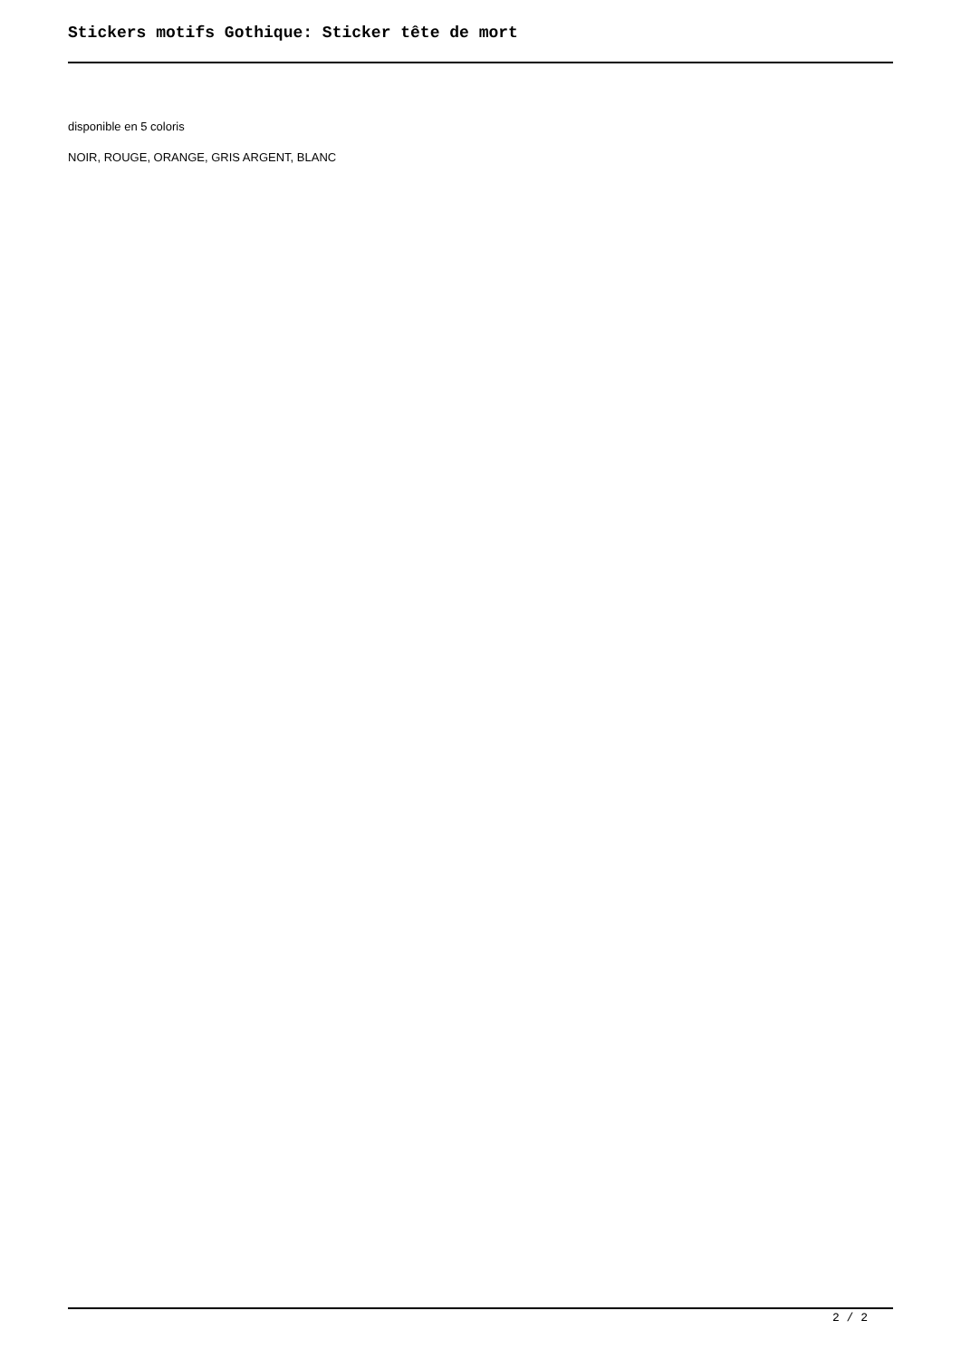Stickers motifs Gothique: Sticker tête de mort
disponible en 5 coloris
NOIR, ROUGE, ORANGE, GRIS ARGENT, BLANC
2 / 2